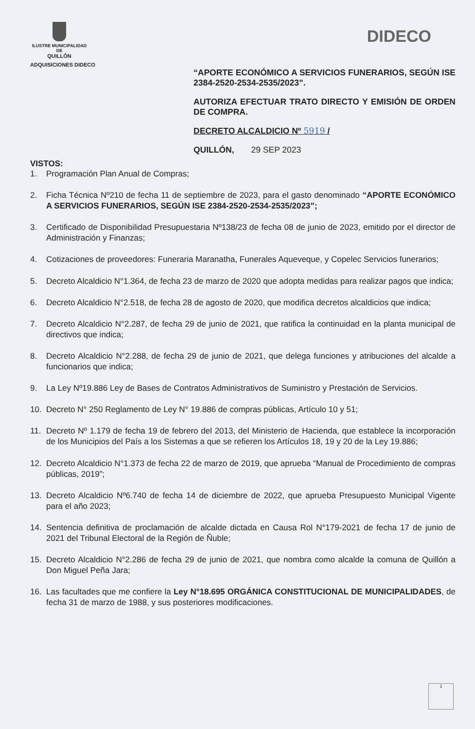ILUSTRE MUNICIPALIDAD DE
QUILLÓN
DIDECO
ADQUISICIONES DIDECO
“APORTE ECONÓMICO A SERVICIOS FUNERARIOS, SEGÚN ISE 2384-2520-2534-2535/2023”.
AUTORIZA EFECTUAR TRATO DIRECTO Y EMISIÓN DE ORDEN DE COMPRA.
DECRETO ALCALDICIO Nº 5919 /
QUILLÓN, 29 SEP 2023
VISTOS:
1. Programación Plan Anual de Compras;
2. Ficha Técnica Nº210 de fecha 11 de septiembre de 2023, para el gasto denominado “APORTE ECONÓMICO A SERVICIOS FUNERARIOS, SEGÚN ISE 2384-2520-2534-2535/2023”;
3. Certificado de Disponibilidad Presupuestaria Nº138/23 de fecha 08 de junio de 2023, emitido por el director de Administración y Finanzas;
4. Cotizaciones de proveedores: Funeraria Maranatha, Funerales Aqueveque, y Copelec Servicios funerarios;
5. Decreto Alcaldicio N°1.364, de fecha 23 de marzo de 2020 que adopta medidas para realizar pagos que indica;
6. Decreto Alcaldicio N°2.518, de fecha 28 de agosto de 2020, que modifica decretos alcaldicios que indica;
7. Decreto Alcaldicio N°2.287, de fecha 29 de junio de 2021, que ratifica la continuidad en la planta municipal de directivos que indica;
8. Decreto Alcaldicio N°2.288, de fecha 29 de junio de 2021, que delega funciones y atribuciones del alcalde a funcionarios que indica;
9. La Ley Nº19.886 Ley de Bases de Contratos Administrativos de Suministro y Prestación de Servicios.
10. Decreto N° 250 Reglamento de Ley N° 19.886 de compras públicas, Artículo 10 y 51;
11. Decreto Nº 1.179 de fecha 19 de febrero del 2013, del Ministerio de Hacienda, que establece la incorporación de los Municipios del País a los Sistemas a que se refieren los Artículos 18, 19 y 20 de la Ley 19.886;
12. Decreto Alcaldicio N°1.373 de fecha 22 de marzo de 2019, que aprueba “Manual de Procedimiento de compras públicas, 2019”;
13. Decreto Alcaldicio Nº6.740 de fecha 14 de diciembre de 2022, que aprueba Presupuesto Municipal Vigente para el año 2023;
14. Sentencia definitiva de proclamación de alcalde dictada en Causa Rol N°179-2021 de fecha 17 de junio de 2021 del Tribunal Electoral de la Región de Ñuble;
15. Decreto Alcaldicio N°2.286 de fecha 29 de junio de 2021, que nombra como alcalde la comuna de Quillón a Don Miguel Peña Jara;
16. Las facultades que me confiere la Ley N°18.695 ORGÁNICA CONSTITUCIONAL DE MUNICIPALIDADES, de fecha 31 de marzo de 1988, y sus posteriores modificaciones.
1